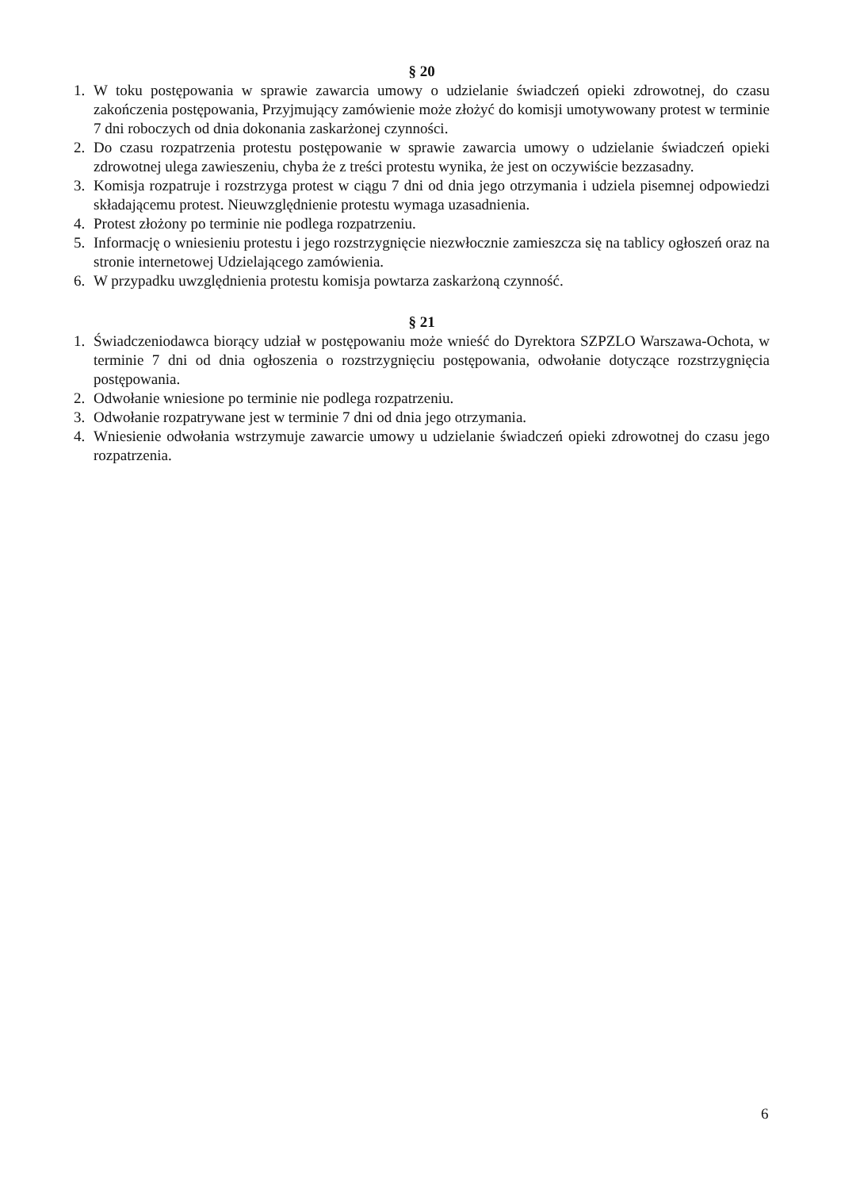§ 20
1. W toku postępowania w sprawie zawarcia umowy o udzielanie świadczeń opieki zdrowotnej, do czasu zakończenia postępowania, Przyjmujący zamówienie może złożyć do komisji umotywowany protest w terminie 7 dni roboczych od dnia dokonania zaskarżonej czynności.
2. Do czasu rozpatrzenia protestu postępowanie w sprawie zawarcia umowy o udzielanie świadczeń opieki zdrowotnej ulega zawieszeniu, chyba że z treści protestu wynika, że jest on oczywiście bezzasadny.
3. Komisja rozpatruje i rozstrzyga protest w ciągu 7 dni od dnia jego otrzymania i udziela pisemnej odpowiedzi składającemu protest. Nieuwzględnienie protestu wymaga uzasadnienia.
4. Protest złożony po terminie nie podlega rozpatrzeniu.
5. Informację o wniesieniu protestu i jego rozstrzygnięcie niezwłocznie zamieszcza się na tablicy ogłoszeń oraz na stronie internetowej Udzielającego zamówienia.
6. W przypadku uwzględnienia protestu komisja powtarza zaskarżoną czynność.
§ 21
1. Świadczeniodawca biorący udział w postępowaniu może wnieść do Dyrektora SZPZLO Warszawa-Ochota, w terminie 7 dni od dnia ogłoszenia o rozstrzygnięciu postępowania, odwołanie dotyczące rozstrzygnięcia postępowania.
2. Odwołanie wniesione po terminie nie podlega rozpatrzeniu.
3. Odwołanie rozpatrywane jest w terminie 7 dni od dnia jego otrzymania.
4. Wniesienie odwołania wstrzymuje zawarcie umowy u udzielanie świadczeń opieki zdrowotnej do czasu jego rozpatrzenia.
6